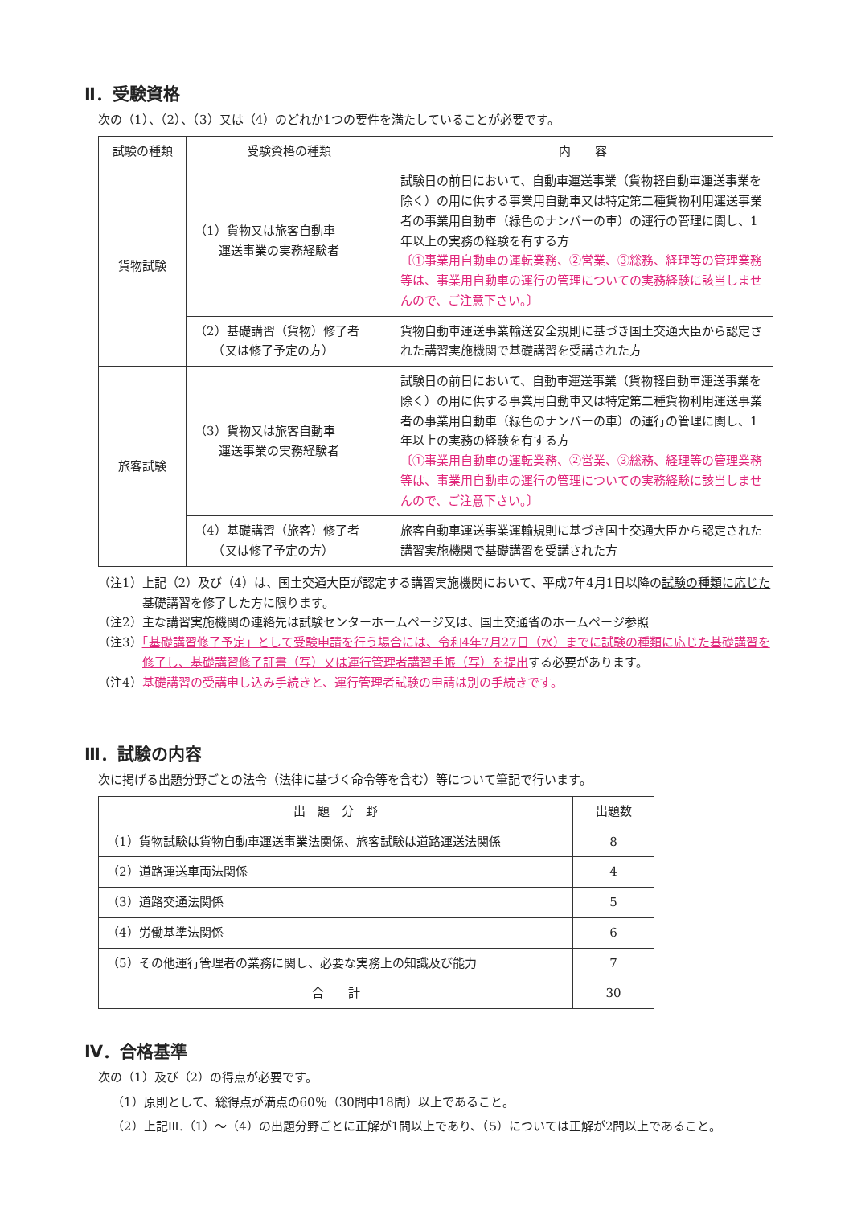Ⅱ．受験資格
次の（1）、（2）、（3）又は（4）のどれか1つの要件を満たしていることが必要です。
| 試験の種類 | 受験資格の種類 | 内 容 |
| --- | --- | --- |
| 貨物試験 | （1）貨物又は旅客自動車 運送事業の実務経験者 | 試験日の前日において、自動車運送事業（貨物軽自動車運送事業を除く）の用に供する事業用自動車又は特定第二種貨物利用運送事業者の事業用自動車（緑色のナンバーの車）の運行の管理に関し、1年以上の実務の経験を有する方 〔①事業用自動車の運転業務、②営業、③総務、経理等の管理業務等は、事業用自動車の運行の管理についての実務経験に該当しませんので、ご注意下さい。〕 |
| | （2）基礎講習（貨物）修了者 （又は修了予定の方） | 貨物自動車運送事業輸送安全規則に基づき国土交通大臣から認定された講習実施機関で基礎講習を受講された方 |
| 旅客試験 | （3）貨物又は旅客自動車 運送事業の実務経験者 | 試験日の前日において、自動車運送事業（貨物軽自動車運送事業を除く）の用に供する事業用自動車又は特定第二種貨物利用運送事業者の事業用自動車（緑色のナンバーの車）の運行の管理に関し、1年以上の実務の経験を有する方 〔①事業用自動車の運転業務、②営業、③総務、経理等の管理業務等は、事業用自動車の運行の管理についての実務経験に該当しませんので、ご注意下さい。〕 |
| | （4）基礎講習（旅客）修了者 （又は修了予定の方） | 旅客自動車運送事業運輸規則に基づき国土交通大臣から認定された講習実施機関で基礎講習を受講された方 |
（注1）上記（2）及び（4）は、国土交通大臣が認定する講習実施機関において、平成7年4月1日以降の試験の種類に応じた基礎講習を修了した方に限ります。
（注2）主な講習実施機関の連絡先は試験センターホームページ又は、国土交通省のホームページ参照
（注3）「基礎講習修了予定」として受験申請を行う場合には、令和4年7月27日（水）までに試験の種類に応じた基礎講習を修了し、基礎講習修了証書（写）又は運行管理者講習手帳（写）を提出する必要があります。
（注4）基礎講習の受講申し込み手続きと、運行管理者試験の申請は別の手続きです。
Ⅲ．試験の内容
次に掲げる出題分野ごとの法令（法律に基づく命令等を含む）等について筆記で行います。
| 出 題 分 野 | 出題数 |
| --- | --- |
| （1）貨物試験は貨物自動車運送事業法関係、旅客試験は道路運送法関係 | 8 |
| （2）道路運送車両法関係 | 4 |
| （3）道路交通法関係 | 5 |
| （4）労働基準法関係 | 6 |
| （5）その他運行管理者の業務に関し、必要な実務上の知識及び能力 | 7 |
| 合 計 | 30 |
Ⅳ．合格基準
次の（1）及び（2）の得点が必要です。
（1）原則として、総得点が満点の60％（30問中18問）以上であること。
（2）上記Ⅲ.（1）～（4）の出題分野ごとに正解が1問以上であり、（5）については正解が2問以上であること。